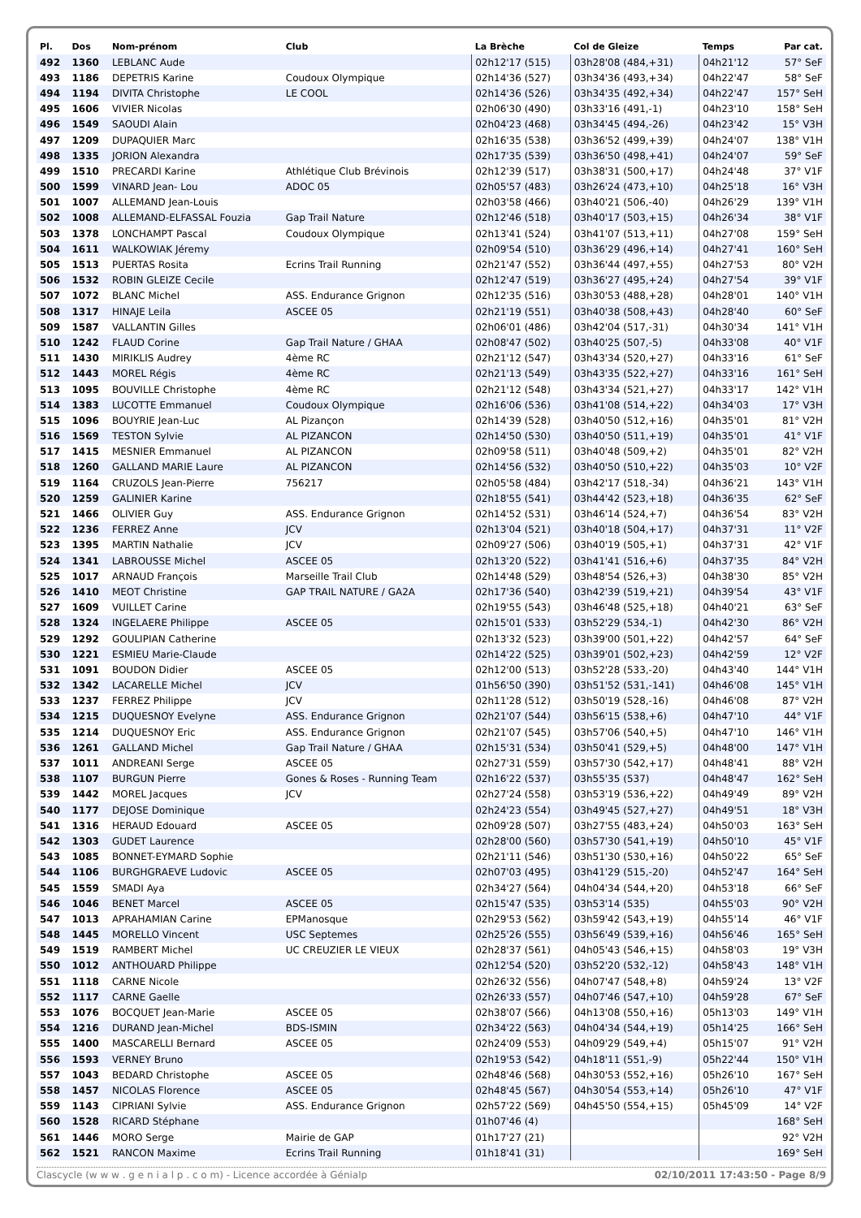| Pl. | Dos | Nom-prénom | Club | La Brèche | Col de Gleize | Temps | Par cat. |
| --- | --- | --- | --- | --- | --- | --- | --- |
| 492 | 1360 | LEBLANC Aude | | 02h12'17 (515) | 03h28'08 (484,+31) | 04h21'12 | 57° SeF |
| 493 | 1186 | DEPETRIS Karine | Coudoux Olympique | 02h14'36 (527) | 03h34'36 (493,+34) | 04h22'47 | 58° SeF |
| 494 | 1194 | DIVITA Christophe | LE COOL | 02h14'36 (526) | 03h34'35 (492,+34) | 04h22'47 | 157° SeH |
| 495 | 1606 | VIVIER Nicolas | | 02h06'30 (490) | 03h33'16 (491,-1) | 04h23'10 | 158° SeH |
| 496 | 1549 | SAOUDI Alain | | 02h04'23 (468) | 03h34'45 (494,-26) | 04h23'42 | 15° V3H |
| 497 | 1209 | DUPAQUIER Marc | | 02h16'35 (538) | 03h36'52 (499,+39) | 04h24'07 | 138° V1H |
| 498 | 1335 | JORION Alexandra | | 02h17'35 (539) | 03h36'50 (498,+41) | 04h24'07 | 59° SeF |
| 499 | 1510 | PRECARDI Karine | Athlétique Club Brévinois | 02h12'39 (517) | 03h38'31 (500,+17) | 04h24'48 | 37° V1F |
| 500 | 1599 | VINARD Jean- Lou | ADOC 05 | 02h05'57 (483) | 03h26'24 (473,+10) | 04h25'18 | 16° V3H |
| 501 | 1007 | ALLEMAND Jean-Louis | | 02h03'58 (466) | 03h40'21 (506,-40) | 04h26'29 | 139° V1H |
| 502 | 1008 | ALLEMAND-ELFASSAL Fouzia | Gap Trail Nature | 02h12'46 (518) | 03h40'17 (503,+15) | 04h26'34 | 38° V1F |
| 503 | 1378 | LONCHAMPT Pascal | Coudoux Olympique | 02h13'41 (524) | 03h41'07 (513,+11) | 04h27'08 | 159° SeH |
| 504 | 1611 | WALKOWIAK Jéremy | | 02h09'54 (510) | 03h36'29 (496,+14) | 04h27'41 | 160° SeH |
| 505 | 1513 | PUERTAS Rosita | Ecrins Trail Running | 02h21'47 (552) | 03h36'44 (497,+55) | 04h27'53 | 80° V2H |
| 506 | 1532 | ROBIN GLEIZE Cecile | | 02h12'47 (519) | 03h36'27 (495,+24) | 04h27'54 | 39° V1F |
| 507 | 1072 | BLANC Michel | ASS. Endurance Grignon | 02h12'35 (516) | 03h30'53 (488,+28) | 04h28'01 | 140° V1H |
| 508 | 1317 | HINAJE Leila | ASCEE 05 | 02h21'19 (551) | 03h40'38 (508,+43) | 04h28'40 | 60° SeF |
| 509 | 1587 | VALLANTIN Gilles | | 02h06'01 (486) | 03h42'04 (517,-31) | 04h30'34 | 141° V1H |
| 510 | 1242 | FLAUD Corine | Gap Trail Nature / GHAA | 02h08'47 (502) | 03h40'25 (507,-5) | 04h33'08 | 40° V1F |
| 511 | 1430 | MIRIKLIS Audrey | 4ème RC | 02h21'12 (547) | 03h43'34 (520,+27) | 04h33'16 | 61° SeF |
| 512 | 1443 | MOREL Régis | 4ème RC | 02h21'13 (549) | 03h43'35 (522,+27) | 04h33'16 | 161° SeH |
| 513 | 1095 | BOUVILLE Christophe | 4ème RC | 02h21'12 (548) | 03h43'34 (521,+27) | 04h33'17 | 142° V1H |
| 514 | 1383 | LUCOTTE Emmanuel | Coudoux Olympique | 02h16'06 (536) | 03h41'08 (514,+22) | 04h34'03 | 17° V3H |
| 515 | 1096 | BOUYRIE Jean-Luc | AL Pizançon | 02h14'39 (528) | 03h40'50 (512,+16) | 04h35'01 | 81° V2H |
| 516 | 1569 | TESTON Sylvie | AL PIZANCON | 02h14'50 (530) | 03h40'50 (511,+19) | 04h35'01 | 41° V1F |
| 517 | 1415 | MESNIER Emmanuel | AL PIZANCON | 02h09'58 (511) | 03h40'48 (509,+2) | 04h35'01 | 82° V2H |
| 518 | 1260 | GALLAND MARIE Laure | AL PIZANCON | 02h14'56 (532) | 03h40'50 (510,+22) | 04h35'03 | 10° V2F |
| 519 | 1164 | CRUZOLS Jean-Pierre | 756217 | 02h05'58 (484) | 03h42'17 (518,-34) | 04h36'21 | 143° V1H |
| 520 | 1259 | GALINIER Karine | | 02h18'55 (541) | 03h44'42 (523,+18) | 04h36'35 | 62° SeF |
| 521 | 1466 | OLIVIER Guy | ASS. Endurance Grignon | 02h14'52 (531) | 03h46'14 (524,+7) | 04h36'54 | 83° V2H |
| 522 | 1236 | FERREZ Anne | JCV | 02h13'04 (521) | 03h40'18 (504,+17) | 04h37'31 | 11° V2F |
| 523 | 1395 | MARTIN Nathalie | JCV | 02h09'27 (506) | 03h40'19 (505,+1) | 04h37'31 | 42° V1F |
| 524 | 1341 | LABROUSSE Michel | ASCEE 05 | 02h13'20 (522) | 03h41'41 (516,+6) | 04h37'35 | 84° V2H |
| 525 | 1017 | ARNAUD François | Marseille Trail Club | 02h14'48 (529) | 03h48'54 (526,+3) | 04h38'30 | 85° V2H |
| 526 | 1410 | MEOT Christine | GAP TRAIL NATURE / GA2A | 02h17'36 (540) | 03h42'39 (519,+21) | 04h39'54 | 43° V1F |
| 527 | 1609 | VUILLET Carine | | 02h19'55 (543) | 03h46'48 (525,+18) | 04h40'21 | 63° SeF |
| 528 | 1324 | INGELAERE Philippe | ASCEE 05 | 02h15'01 (533) | 03h52'29 (534,-1) | 04h42'30 | 86° V2H |
| 529 | 1292 | GOULIPIAN Catherine | | 02h13'32 (523) | 03h39'00 (501,+22) | 04h42'57 | 64° SeF |
| 530 | 1221 | ESMIEU Marie-Claude | | 02h14'22 (525) | 03h39'01 (502,+23) | 04h42'59 | 12° V2F |
| 531 | 1091 | BOUDON Didier | ASCEE 05 | 02h12'00 (513) | 03h52'28 (533,-20) | 04h43'40 | 144° V1H |
| 532 | 1342 | LACARELLE Michel | JCV | 01h56'50 (390) | 03h51'52 (531,-141) | 04h46'08 | 145° V1H |
| 533 | 1237 | FERREZ Philippe | JCV | 02h11'28 (512) | 03h50'19 (528,-16) | 04h46'08 | 87° V2H |
| 534 | 1215 | DUQUESNOY Evelyne | ASS. Endurance Grignon | 02h21'07 (544) | 03h56'15 (538,+6) | 04h47'10 | 44° V1F |
| 535 | 1214 | DUQUESNOY Eric | ASS. Endurance Grignon | 02h21'07 (545) | 03h57'06 (540,+5) | 04h47'10 | 146° V1H |
| 536 | 1261 | GALLAND Michel | Gap Trail Nature / GHAA | 02h15'31 (534) | 03h50'41 (529,+5) | 04h48'00 | 147° V1H |
| 537 | 1011 | ANDREANI Serge | ASCEE 05 | 02h27'31 (559) | 03h57'30 (542,+17) | 04h48'41 | 88° V2H |
| 538 | 1107 | BURGUN Pierre | Gones & Roses - Running Team | 02h16'22 (537) | 03h55'35 (537) | 04h48'47 | 162° SeH |
| 539 | 1442 | MOREL Jacques | JCV | 02h27'24 (558) | 03h53'19 (536,+22) | 04h49'49 | 89° V2H |
| 540 | 1177 | DEJOSE Dominique | | 02h24'23 (554) | 03h49'45 (527,+27) | 04h49'51 | 18° V3H |
| 541 | 1316 | HERAUD Edouard | ASCEE 05 | 02h09'28 (507) | 03h27'55 (483,+24) | 04h50'03 | 163° SeH |
| 542 | 1303 | GUDET Laurence | | 02h28'00 (560) | 03h57'30 (541,+19) | 04h50'10 | 45° V1F |
| 543 | 1085 | BONNET-EYMARD Sophie | | 02h21'11 (546) | 03h51'30 (530,+16) | 04h50'22 | 65° SeF |
| 544 | 1106 | BURGHGRAEVE Ludovic | ASCEE 05 | 02h07'03 (495) | 03h41'29 (515,-20) | 04h52'47 | 164° SeH |
| 545 | 1559 | SMADI Aya | | 02h34'27 (564) | 04h04'34 (544,+20) | 04h53'18 | 66° SeF |
| 546 | 1046 | BENET Marcel | ASCEE 05 | 02h15'47 (535) | 03h53'14 (535) | 04h55'03 | 90° V2H |
| 547 | 1013 | APRAHAMIAN Carine | EPManosque | 02h29'53 (562) | 03h59'42 (543,+19) | 04h55'14 | 46° V1F |
| 548 | 1445 | MORELLO Vincent | USC Septemes | 02h25'26 (555) | 03h56'49 (539,+16) | 04h56'46 | 165° SeH |
| 549 | 1519 | RAMBERT Michel | UC CREUZIER LE VIEUX | 02h28'37 (561) | 04h05'43 (546,+15) | 04h58'03 | 19° V3H |
| 550 | 1012 | ANTHOUARD Philippe | | 02h12'54 (520) | 03h52'20 (532,-12) | 04h58'43 | 148° V1H |
| 551 | 1118 | CARNE Nicole | | 02h26'32 (556) | 04h07'47 (548,+8) | 04h59'24 | 13° V2F |
| 552 | 1117 | CARNE Gaelle | | 02h26'33 (557) | 04h07'46 (547,+10) | 04h59'28 | 67° SeF |
| 553 | 1076 | BOCQUET Jean-Marie | ASCEE 05 | 02h38'07 (566) | 04h13'08 (550,+16) | 05h13'03 | 149° V1H |
| 554 | 1216 | DURAND Jean-Michel | BDS-ISMIN | 02h34'22 (563) | 04h04'34 (544,+19) | 05h14'25 | 166° SeH |
| 555 | 1400 | MASCARELLI Bernard | ASCEE 05 | 02h24'09 (553) | 04h09'29 (549,+4) | 05h15'07 | 91° V2H |
| 556 | 1593 | VERNEY Bruno | | 02h19'53 (542) | 04h18'11 (551,-9) | 05h22'44 | 150° V1H |
| 557 | 1043 | BEDARD Christophe | ASCEE 05 | 02h48'46 (568) | 04h30'53 (552,+16) | 05h26'10 | 167° SeH |
| 558 | 1457 | NICOLAS Florence | ASCEE 05 | 02h48'45 (567) | 04h30'54 (553,+14) | 05h26'10 | 47° V1F |
| 559 | 1143 | CIPRIANI Sylvie | ASS. Endurance Grignon | 02h57'22 (569) | 04h45'50 (554,+15) | 05h45'09 | 14° V2F |
| 560 | 1528 | RICARD Stéphane | | 01h07'46 (4) | | | 168° SeH |
| 561 | 1446 | MORO Serge | Mairie de GAP | 01h17'27 (21) | | | 92° V2H |
| 562 | 1521 | RANCON Maxime | Ecrins Trail Running | 01h18'41 (31) | | | 169° SeH |
Clascycle (w w w . g e n i a l p . c o m) - Licence accordée à Génialp 02/10/2011 17:43:50 - Page 8/9